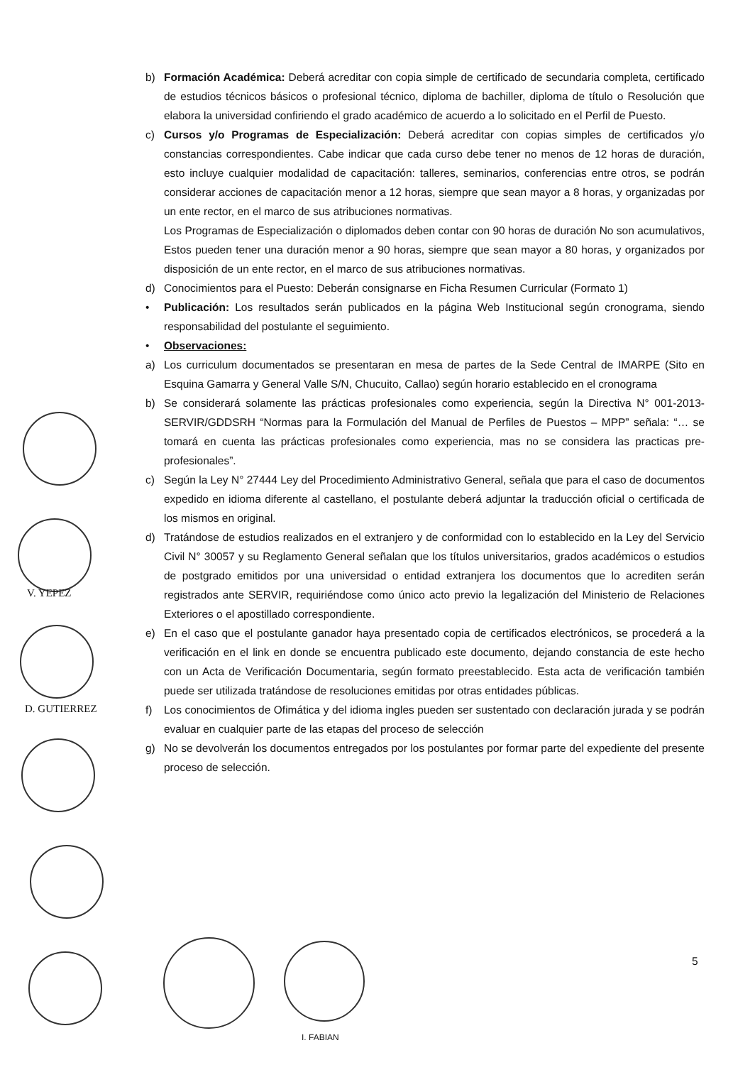b) Formación Académica: Deberá acreditar con copia simple de certificado de secundaria completa, certificado de estudios técnicos básicos o profesional técnico, diploma de bachiller, diploma de título o Resolución que elabora la universidad confiriendo el grado académico de acuerdo a lo solicitado en el Perfil de Puesto.
c) Cursos y/o Programas de Especialización: Deberá acreditar con copias simples de certificados y/o constancias correspondientes. Cabe indicar que cada curso debe tener no menos de 12 horas de duración, esto incluye cualquier modalidad de capacitación: talleres, seminarios, conferencias entre otros, se podrán considerar acciones de capacitación menor a 12 horas, siempre que sean mayor a 8 horas, y organizadas por un ente rector, en el marco de sus atribuciones normativas.
Los Programas de Especialización o diplomados deben contar con 90 horas de duración No son acumulativos, Estos pueden tener una duración menor a 90 horas, siempre que sean mayor a 80 horas, y organizados por disposición de un ente rector, en el marco de sus atribuciones normativas.
d) Conocimientos para el Puesto: Deberán consignarse en Ficha Resumen Curricular (Formato 1)
• Publicación: Los resultados serán publicados en la página Web Institucional según cronograma, siendo responsabilidad del postulante el seguimiento.
• Observaciones:
a) Los curriculum documentados se presentaran en mesa de partes de la Sede Central de IMARPE (Sito en Esquina Gamarra y General Valle S/N, Chucuito, Callao) según horario establecido en el cronograma
b) Se considerará solamente las prácticas profesionales como experiencia, según la Directiva N° 001-2013-SERVIR/GDDSRH “Normas para la Formulación del Manual de Perfiles de Puestos – MPP” señala: “… se tomará en cuenta las prácticas profesionales como experiencia, mas no se considera las practicas pre-profesionales”.
c) Según la Ley N° 27444 Ley del Procedimiento Administrativo General, señala que para el caso de documentos expedido en idioma diferente al castellano, el postulante deberá adjuntar la traducción oficial o certificada de los mismos en original.
d) Tratándose de estudios realizados en el extranjero y de conformidad con lo establecido en la Ley del Servicio Civil N° 30057 y su Reglamento General señalan que los títulos universitarios, grados académicos o estudios de postgrado emitidos por una universidad o entidad extranjera los documentos que lo acrediten serán registrados ante SERVIR, requiriéndose como único acto previo la legalización del Ministerio de Relaciones Exteriores o el apostillado correspondiente.
e) En el caso que el postulante ganador haya presentado copia de certificados electrónicos, se procederá a la verificación en el link en donde se encuentra publicado este documento, dejando constancia de este hecho con un Acta de Verificación Documentaria, según formato preestablecido. Esta acta de verificación también puede ser utilizada tratándose de resoluciones emitidas por otras entidades públicas.
f) Los conocimientos de Ofimática y del idioma ingles pueden ser sustentado con declaración jurada y se podrán evaluar en cualquier parte de las etapas del proceso de selección
g) No se devolverán los documentos entregados por los postulantes por formar parte del expediente del presente proceso de selección.
V. YEPEZ
D. GUTIERREZ
I. FABIAN
5